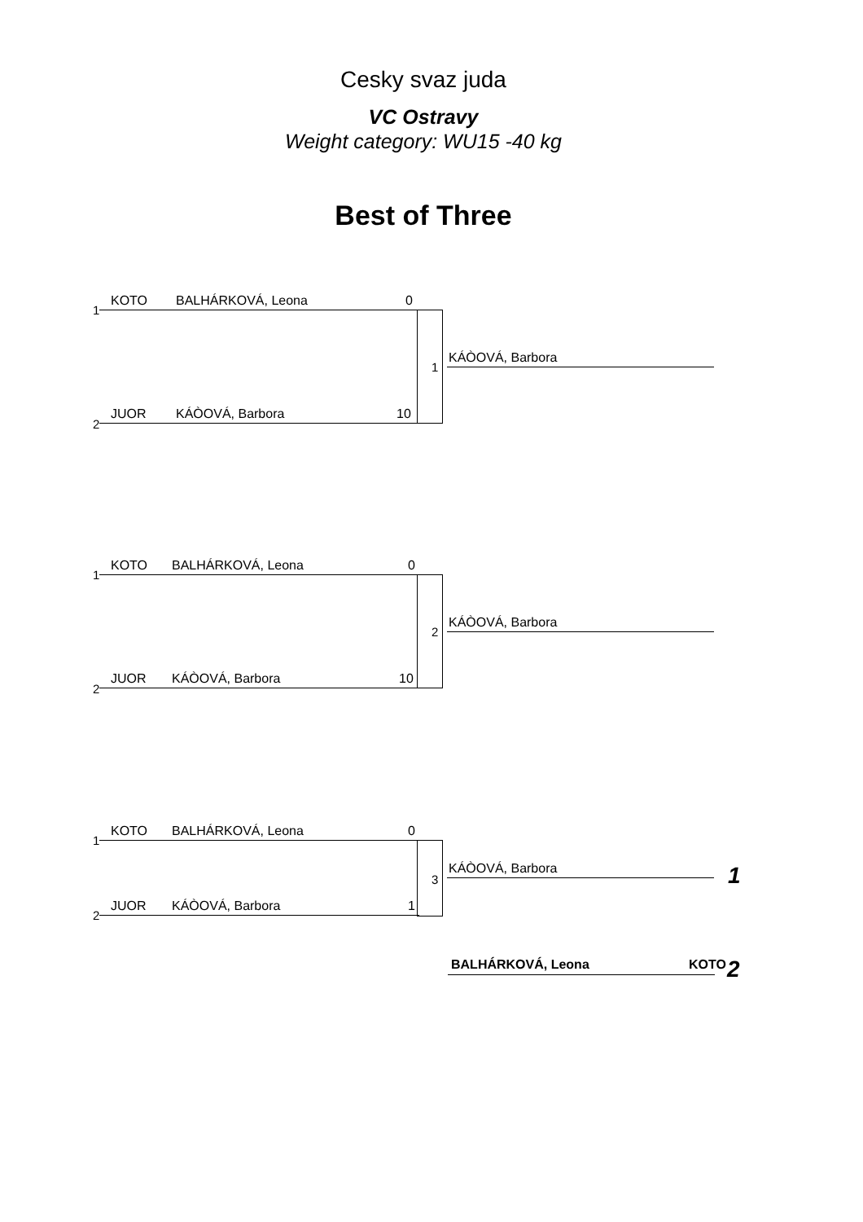Cesky svaz juda
VC Ostravy
Weight category: WU15 -40 kg
Best of Three
1
KOTO BALHÁRKOVÁ, Leona 0
1
KÁÒOVÁ, Barbora
2
JUOR KÁÒOVÁ, Barbora 10
1
KOTO BALHÁRKOVÁ, Leona 0
2
KÁÒOVÁ, Barbora
2
JUOR KÁÒOVÁ, Barbora 10
1
KOTO BALHÁRKOVÁ, Leona 0
3
KÁÒOVÁ, Barbora 1
2
JUOR KÁÒOVÁ, Barbora 1
BALHÁRKOVÁ, Leona KOTO 2